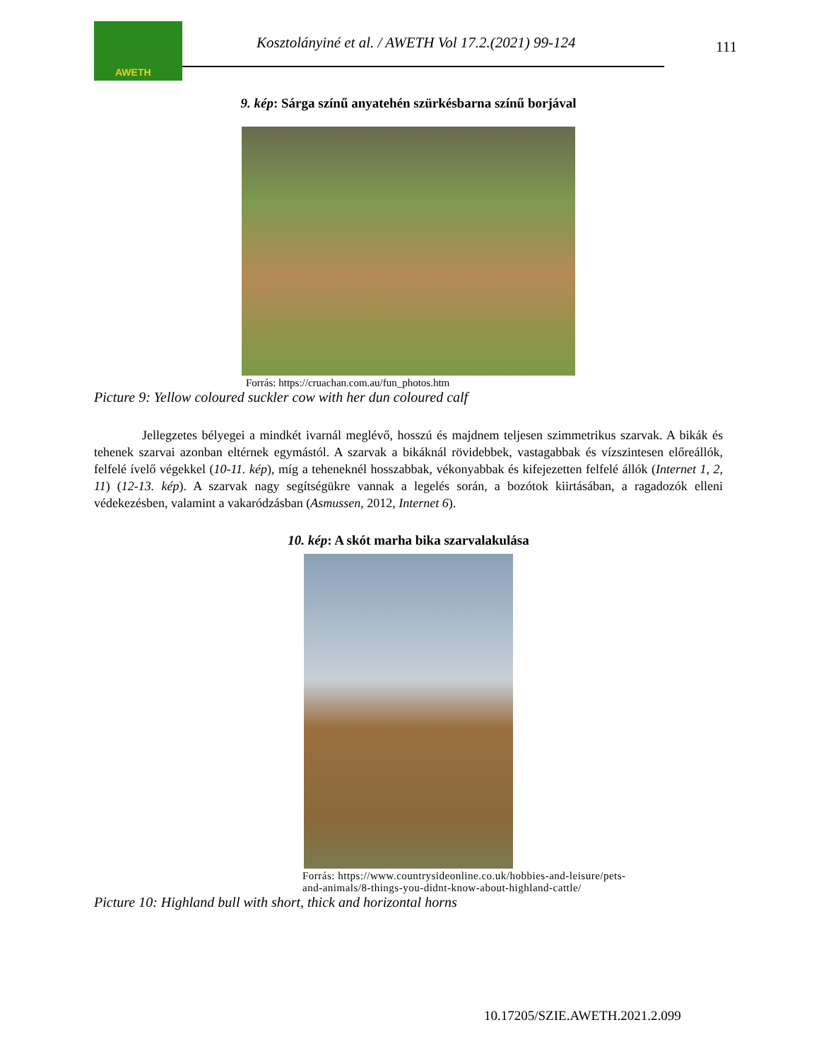AWETH
Kosztolányiné et al. / AWETH Vol 17.2.(2021) 99-124
111
9. kép: Sárga színű anyatehén szürkésbarna színű borjával
Forrás: https://cruachan.com.au/fun_photos.htm
Picture 9: Yellow coloured suckler cow with her dun coloured calf
Jellegzetes bélyegei a mindkét ivarnál meglévő, hosszú és majdnem teljesen szimmetrikus szarvak. A bikák és tehenek szarvai azonban eltérnek egymástól. A szarvak a bikáknál rövidebbek, vastagabbak és vízszintesen előreállók, felfelé ívelő végekkel (10-11. kép), míg a teheneknél hosszabbak, vékonyabbak és kifejezetten felfelé állók (Internet 1, 2, 11) (12-13. kép). A szarvak nagy segítségükre vannak a legelés során, a bozótok kiirtásában, a ragadozók elleni védekezésben, valamint a vakaródzásban (Asmussen, 2012, Internet 6).
10. kép: A skót marha bika szarvalakulása
Forrás: https://www.countrysideonline.co.uk/hobbies-and-leisure/pets-
and-animals/8-things-you-didnt-know-about-highland-cattle/
Picture 10: Highland bull with short, thick and horizontal horns
10.17205/SZIE.AWETH.2021.2.099